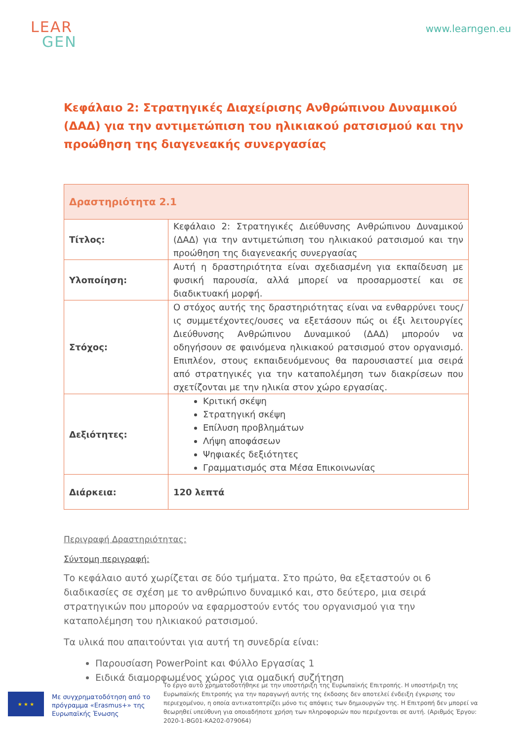LEAR
GEN
www.learngen.eu
Κεφάλαιο 2: Στρατηγικές Διαχείρισης Ανθρώπινου Δυναμικού (ΔΑΔ) για την αντιμετώπιση του ηλικιακού ρατσισμού και την προώθηση της διαγενεακής συνεργασίας
| Δραστηριότητα 2.1 | |
| --- | --- |
| Τίτλος: | Κεφάλαιο 2: Στρατηγικές Διεύθυνσης Ανθρώπινου Δυναμικού (ΔΑΔ) για την αντιμετώπιση του ηλικιακού ρατσισμού και την προώθηση της διαγενεακής συνεργασίας |
| Υλοποίηση: | Αυτή η δραστηριότητα είναι σχεδιασμένη για εκπαίδευση με φυσική παρουσία, αλλά μπορεί να προσαρμοστεί και σε διαδικτυακή μορφή. |
| Στόχος: | Ο στόχος αυτής της δραστηριότητας είναι να ενθαρρύνει τους/ις συμμετέχοντες/ουσες να εξετάσουν πώς οι έξι λειτουργίες Διεύθυνσης Ανθρώπινου Δυναμικού (ΔΑΔ) μπορούν να οδηγήσουν σε φαινόμενα ηλικιακού ρατσισμού στον οργανισμό. Επιπλέον, στους εκπαιδευόμενους θα παρουσιαστεί μια σειρά από στρατηγικές για την καταπολέμηση των διακρίσεων που σχετίζονται με την ηλικία στον χώρο εργασίας. |
| Δεξιότητες: | Κριτική σκέψη Στρατηγική σκέψη Επίλυση προβλημάτων Λήψη αποφάσεων Ψηφιακές δεξιότητες Γραμματισμός στα Μέσα Επικοινωνίας |
| Διάρκεια: | 120 λεπτά |
Περιγραφή Δραστηριότητας:
Σύντομη περιγραφή:
Το κεφάλαιο αυτό χωρίζεται σε δύο τμήματα. Στο πρώτο, θα εξεταστούν οι 6 διαδικασίες σε σχέση με το ανθρώπινο δυναμικό και, στο δεύτερο, μια σειρά στρατηγικών που μπορούν να εφαρμοστούν εντός του οργανισμού για την καταπολέμηση του ηλικιακού ρατσισμού.
Τα υλικά που απαιτούνται για αυτή τη συνεδρία είναι:
Παρουσίαση PowerPoint και Φύλλο Εργασίας 1
Ειδικά διαμορφωμένος χώρος για ομαδική συζήτηση
★ ★ ★
Με συγχρηματοδότηση από το πρόγραμμα «Erasmus+» της Ευρωπαϊκής Ένωσης
Το έργο αυτό χρηματοδοτήθηκε με την υποστήριξη της Ευρωπαϊκής Επιτροπής. Η υποστήριξη της Ευρωπαϊκής Επιτροπής για την παραγωγή αυτής της έκδοσης δεν αποτελεί ένδειξη έγκρισης του περιεχομένου, η οποία αντικατοπτρίζει μόνο τις απόψεις των δημιουργών της. Η Επιτροπή δεν μπορεί να θεωρηθεί υπεύθυνη για οποιαδήποτε χρήση των πληροφοριών που περιέχονται σε αυτή. (Αριθμός Έργου: 2020-1-BG01-KA202-079064)